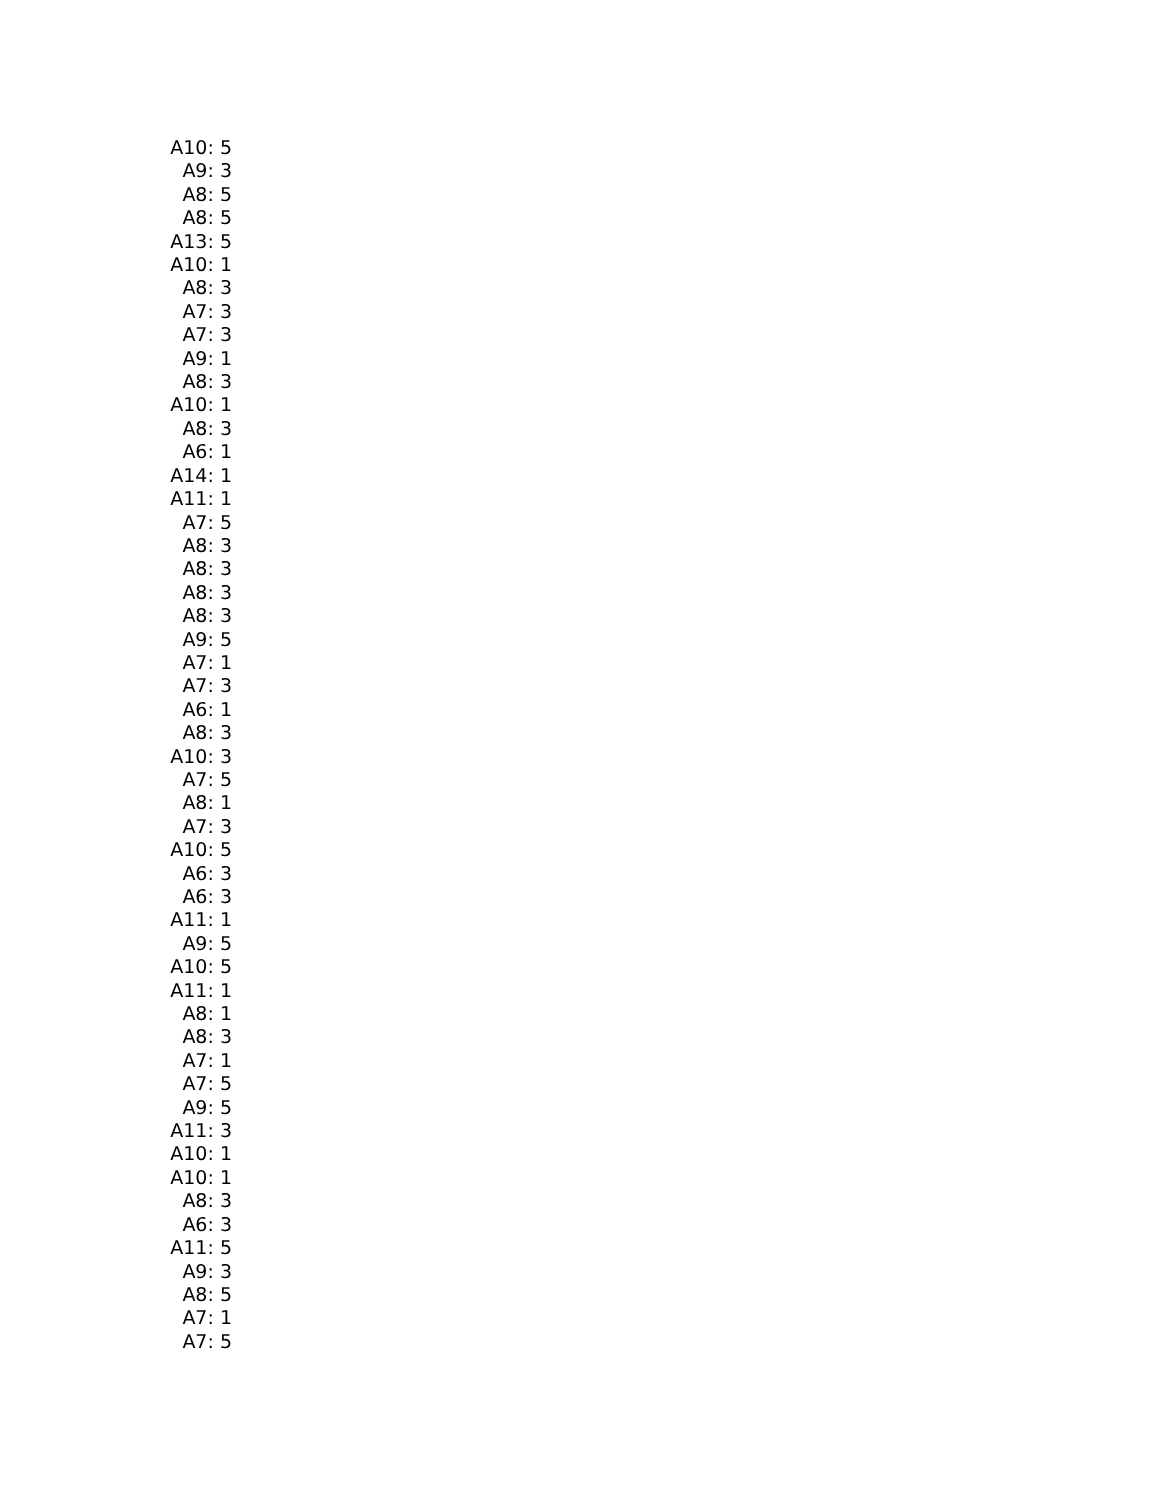A10: 5
A9: 3
A8: 5
A8: 5
A13: 5
A10: 1
A8: 3
A7: 3
A7: 3
A9: 1
A8: 3
A10: 1
A8: 3
A6: 1
A14: 1
A11: 1
A7: 5
A8: 3
A8: 3
A8: 3
A8: 3
A9: 5
A7: 1
A7: 3
A6: 1
A8: 3
A10: 3
A7: 5
A8: 1
A7: 3
A10: 5
A6: 3
A6: 3
A11: 1
A9: 5
A10: 5
A11: 1
A8: 1
A8: 3
A7: 1
A7: 5
A9: 5
A11: 3
A10: 1
A10: 1
A8: 3
A6: 3
A11: 5
A9: 3
A8: 5
A7: 1
A7: 5